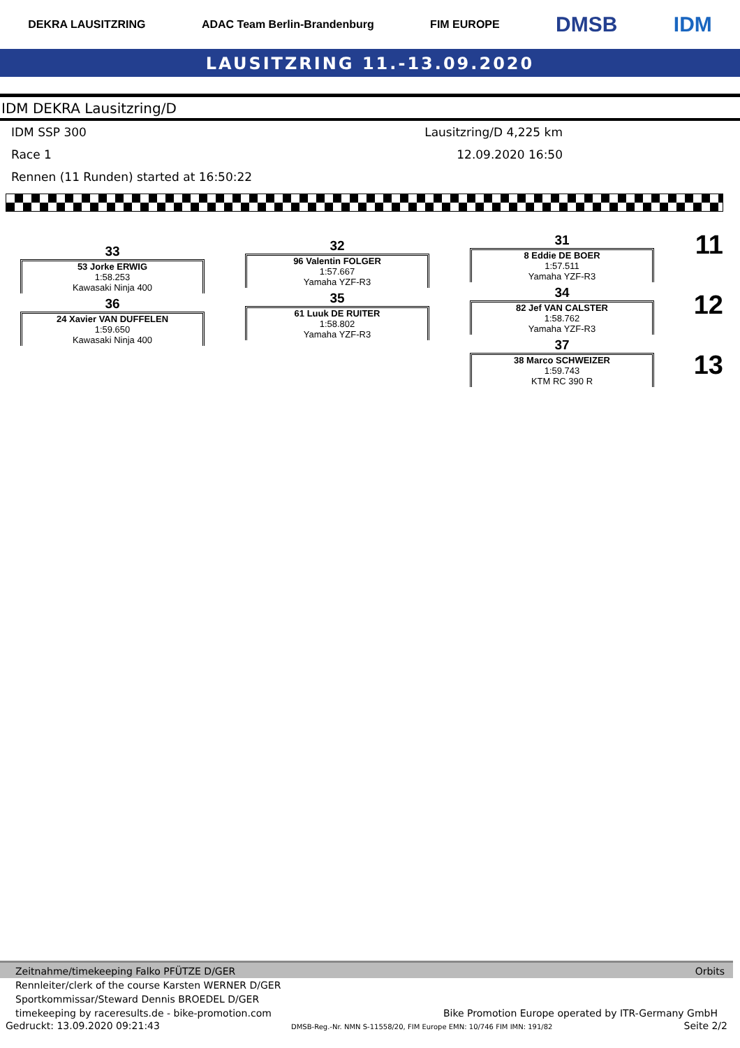DEKRA LAUSITZRING ADAC Team Berlin-Brandenburg FIM EUROPE DMSB IDM
LAUSITZRING 11.-13.09.2020
IDM DEKRA Lausitzring/D
IDM SSP 300 Lausitzring/D 4,225 km
Race 1 12.09.2020 16:50
Rennen (11 Runden) started at 16:50:22
33
53 Jorke ERWIG
1:58.253
Kawasaki Ninja 400
36
24 Xavier VAN DUFFELEN
1:59.650
Kawasaki Ninja 400
32
96 Valentin FOLGER
1:57.667
Yamaha YZF-R3
35
61 Luuk DE RUITER
1:58.802
Yamaha YZF-R3
31
8 Eddie DE BOER
1:57.511
Yamaha YZF-R3
34
82 Jef VAN CALSTER
1:58.762
Yamaha YZF-R3
37
38 Marco SCHWEIZER
1:59.743
KTM RC 390 R
11
12
13
Zeitnahme/timekeeping Falko PFÜTZE D/GER Orbits
Rennleiter/clerk of the course Karsten WERNER D/GER
Sportkommissar/Steward Dennis BROEDEL D/GER
timekeeping by raceresults.de - bike-promotion.com Bike Promotion Europe operated by ITR-Germany GmbH
Gedruckt: 13.09.2020 09:21:43 DMSB-Reg.-Nr. NMN S-11558/20, FIM Europe EMN: 10/746 FIM IMN: 191/82 Seite 2/2